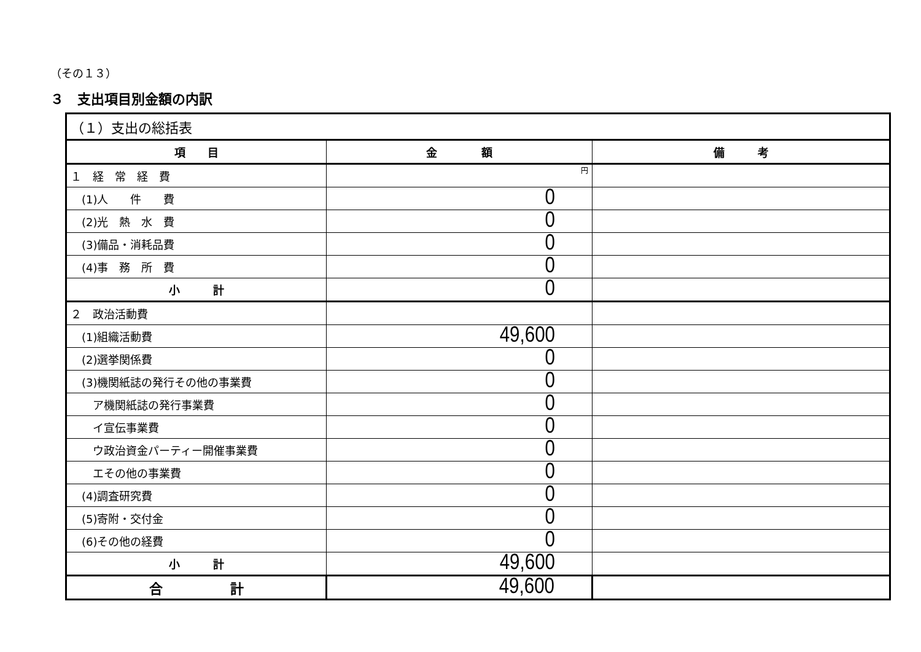（その１３）
３　支出項目別金額の内訳
| （１）支出の総括表 | | |
| 項 目 | 金 額 | 備 考 |
| １ 経 常 経 費 | 円 | |
| (1)人 件 費 | 0 | |
| (2)光 熱 水 費 | 0 | |
| (3)備品・消耗品費 | 0 | |
| (4)事 務 所 費 | 0 | |
| 小 計 | 0 | |
| ２ 政治活動費 | | |
| (1)組織活動費 | 49,600 | |
| (2)選挙関係費 | 0 | |
| (3)機関紙誌の発行その他の事業費 | 0 | |
| ア機関紙誌の発行事業費 | 0 | |
| イ宣伝事業費 | 0 | |
| ウ政治資金パーティー開催事業費 | 0 | |
| エその他の事業費 | 0 | |
| (4)調査研究費 | 0 | |
| (5)寄附・交付金 | 0 | |
| (6)その他の経費 | 0 | |
| 小 計 | 49,600 | |
| 合 計 | 49,600 | |